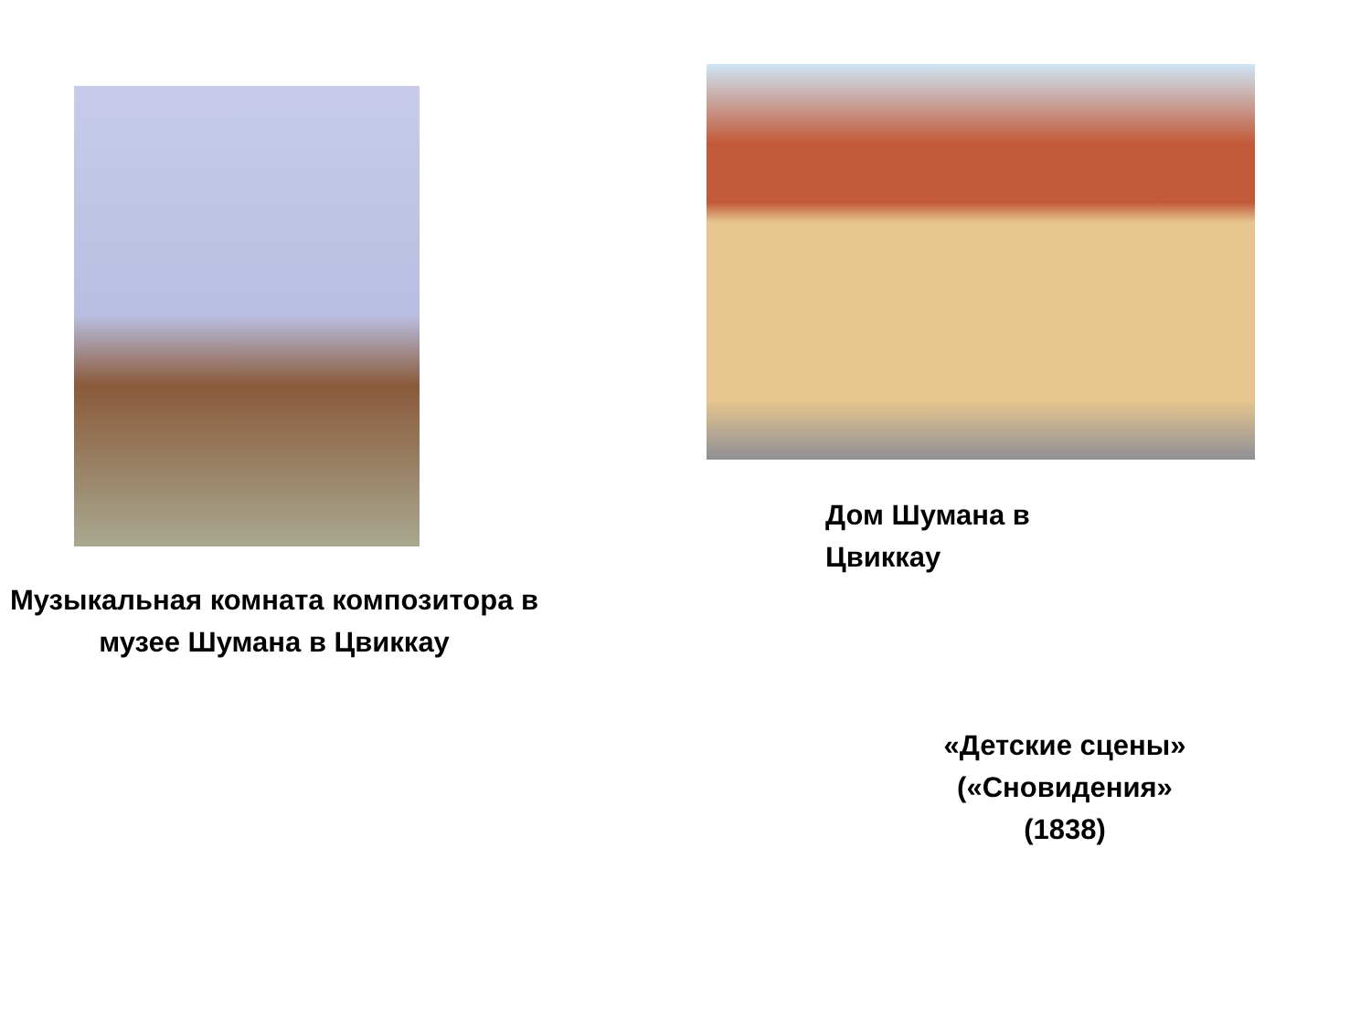Музыкальная комната композитора в музее Шумана в Цвиккау
Дом Шумана в
Цвиккау
«Детские сцены»
(«Сновидения»
(1838)